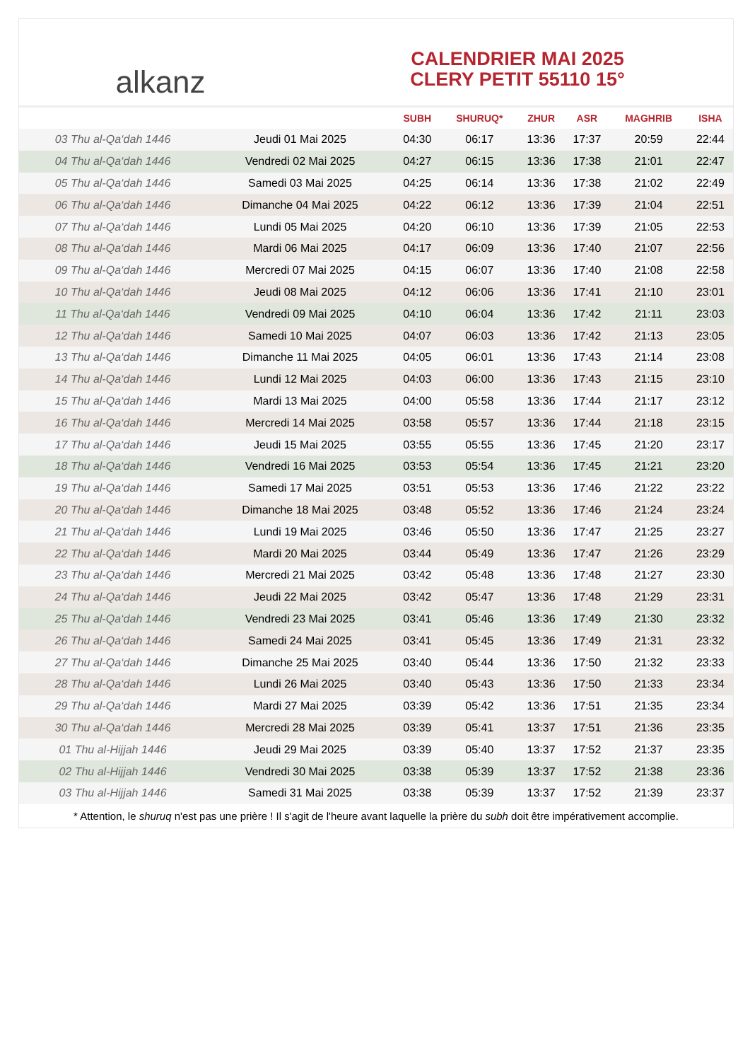alkanz
CALENDRIER MAI 2025
CLERY PETIT 55110 15°
| | | SUBH | SHURUQ* | ZHUR | ASR | MAGHRIB | ISHA |
| --- | --- | --- | --- | --- | --- | --- | --- |
| 03 Thu al-Qa‘dah 1446 | Jeudi 01 Mai 2025 | 04:30 | 06:17 | 13:36 | 17:37 | 20:59 | 22:44 |
| 04 Thu al-Qa‘dah 1446 | Vendredi 02 Mai 2025 | 04:27 | 06:15 | 13:36 | 17:38 | 21:01 | 22:47 |
| 05 Thu al-Qa‘dah 1446 | Samedi 03 Mai 2025 | 04:25 | 06:14 | 13:36 | 17:38 | 21:02 | 22:49 |
| 06 Thu al-Qa‘dah 1446 | Dimanche 04 Mai 2025 | 04:22 | 06:12 | 13:36 | 17:39 | 21:04 | 22:51 |
| 07 Thu al-Qa‘dah 1446 | Lundi 05 Mai 2025 | 04:20 | 06:10 | 13:36 | 17:39 | 21:05 | 22:53 |
| 08 Thu al-Qa‘dah 1446 | Mardi 06 Mai 2025 | 04:17 | 06:09 | 13:36 | 17:40 | 21:07 | 22:56 |
| 09 Thu al-Qa‘dah 1446 | Mercredi 07 Mai 2025 | 04:15 | 06:07 | 13:36 | 17:40 | 21:08 | 22:58 |
| 10 Thu al-Qa‘dah 1446 | Jeudi 08 Mai 2025 | 04:12 | 06:06 | 13:36 | 17:41 | 21:10 | 23:01 |
| 11 Thu al-Qa‘dah 1446 | Vendredi 09 Mai 2025 | 04:10 | 06:04 | 13:36 | 17:42 | 21:11 | 23:03 |
| 12 Thu al-Qa‘dah 1446 | Samedi 10 Mai 2025 | 04:07 | 06:03 | 13:36 | 17:42 | 21:13 | 23:05 |
| 13 Thu al-Qa‘dah 1446 | Dimanche 11 Mai 2025 | 04:05 | 06:01 | 13:36 | 17:43 | 21:14 | 23:08 |
| 14 Thu al-Qa‘dah 1446 | Lundi 12 Mai 2025 | 04:03 | 06:00 | 13:36 | 17:43 | 21:15 | 23:10 |
| 15 Thu al-Qa‘dah 1446 | Mardi 13 Mai 2025 | 04:00 | 05:58 | 13:36 | 17:44 | 21:17 | 23:12 |
| 16 Thu al-Qa‘dah 1446 | Mercredi 14 Mai 2025 | 03:58 | 05:57 | 13:36 | 17:44 | 21:18 | 23:15 |
| 17 Thu al-Qa‘dah 1446 | Jeudi 15 Mai 2025 | 03:55 | 05:55 | 13:36 | 17:45 | 21:20 | 23:17 |
| 18 Thu al-Qa‘dah 1446 | Vendredi 16 Mai 2025 | 03:53 | 05:54 | 13:36 | 17:45 | 21:21 | 23:20 |
| 19 Thu al-Qa‘dah 1446 | Samedi 17 Mai 2025 | 03:51 | 05:53 | 13:36 | 17:46 | 21:22 | 23:22 |
| 20 Thu al-Qa‘dah 1446 | Dimanche 18 Mai 2025 | 03:48 | 05:52 | 13:36 | 17:46 | 21:24 | 23:24 |
| 21 Thu al-Qa‘dah 1446 | Lundi 19 Mai 2025 | 03:46 | 05:50 | 13:36 | 17:47 | 21:25 | 23:27 |
| 22 Thu al-Qa‘dah 1446 | Mardi 20 Mai 2025 | 03:44 | 05:49 | 13:36 | 17:47 | 21:26 | 23:29 |
| 23 Thu al-Qa‘dah 1446 | Mercredi 21 Mai 2025 | 03:42 | 05:48 | 13:36 | 17:48 | 21:27 | 23:30 |
| 24 Thu al-Qa‘dah 1446 | Jeudi 22 Mai 2025 | 03:42 | 05:47 | 13:36 | 17:48 | 21:29 | 23:31 |
| 25 Thu al-Qa‘dah 1446 | Vendredi 23 Mai 2025 | 03:41 | 05:46 | 13:36 | 17:49 | 21:30 | 23:32 |
| 26 Thu al-Qa‘dah 1446 | Samedi 24 Mai 2025 | 03:41 | 05:45 | 13:36 | 17:49 | 21:31 | 23:32 |
| 27 Thu al-Qa‘dah 1446 | Dimanche 25 Mai 2025 | 03:40 | 05:44 | 13:36 | 17:50 | 21:32 | 23:33 |
| 28 Thu al-Qa‘dah 1446 | Lundi 26 Mai 2025 | 03:40 | 05:43 | 13:36 | 17:50 | 21:33 | 23:34 |
| 29 Thu al-Qa‘dah 1446 | Mardi 27 Mai 2025 | 03:39 | 05:42 | 13:36 | 17:51 | 21:35 | 23:34 |
| 30 Thu al-Qa‘dah 1446 | Mercredi 28 Mai 2025 | 03:39 | 05:41 | 13:37 | 17:51 | 21:36 | 23:35 |
| 01 Thu al-Hijjah 1446 | Jeudi 29 Mai 2025 | 03:39 | 05:40 | 13:37 | 17:52 | 21:37 | 23:35 |
| 02 Thu al-Hijjah 1446 | Vendredi 30 Mai 2025 | 03:38 | 05:39 | 13:37 | 17:52 | 21:38 | 23:36 |
| 03 Thu al-Hijjah 1446 | Samedi 31 Mai 2025 | 03:38 | 05:39 | 13:37 | 17:52 | 21:39 | 23:37 |
* Attention, le shuruq n'est pas une prière ! Il s'agit de l'heure avant laquelle la prière du subh doit être impérativement accomplie.